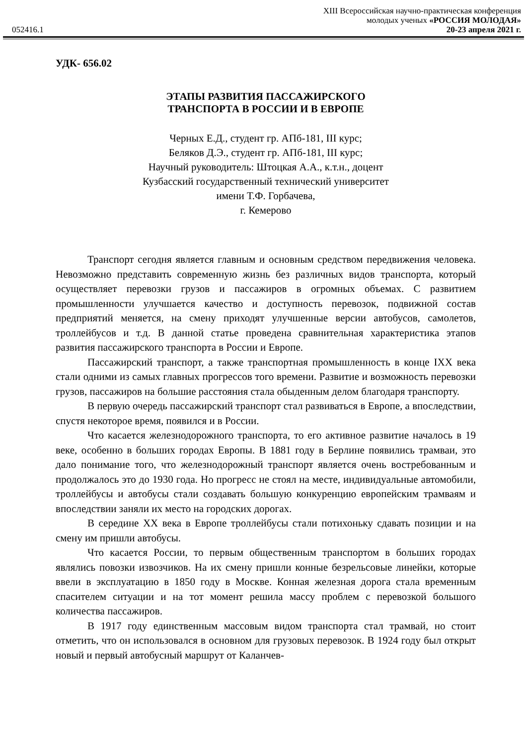XIII Всероссийская научно-практическая конференция
052416.1 молодых ученых «РОССИЯ МОЛОДАЯ»
20-23 апреля 2021 г.
УДК- 656.02
ЭТАПЫ РАЗВИТИЯ ПАССАЖИРСКОГО
ТРАНСПОРТА В РОССИИ И В ЕВРОПЕ
Черных Е.Д., студент гр. АПб-181, III курс;
Беляков Д.Э., студент гр. АПб-181, III курс;
Научный руководитель: Штоцкая А.А., к.т.н., доцент
Кузбасский государственный технический университет
имени Т.Ф. Горбачева,
г. Кемерово
Транспорт сегодня является главным и основным средством передвижения человека. Невозможно представить современную жизнь без различных видов транспорта, который осуществляет перевозки грузов и пассажиров в огромных объемах. С развитием промышленности улучшается качество и доступность перевозок, подвижной состав предприятий меняется, на смену приходят улучшенные версии автобусов, самолетов, троллейбусов и т.д. В данной статье проведена сравнительная характеристика этапов развития пассажирского транспорта в России и Европе.
Пассажирский транспорт, а также транспортная промышленность в конце IXX века стали одними из самых главных прогрессов того времени. Развитие и возможность перевозки грузов, пассажиров на большие расстояния стала обыденным делом благодаря транспорту.
В первую очередь пассажирский транспорт стал развиваться в Европе, а впоследствии, спустя некоторое время, появился и в России.
Что касается железнодорожного транспорта, то его активное развитие началось в 19 веке, особенно в больших городах Европы. В 1881 году в Берлине появились трамваи, это дало понимание того, что железнодорожный транспорт является очень востребованным и продолжалось это до 1930 года. Но прогресс не стоял на месте, индивидуальные автомобили, троллейбусы и автобусы стали создавать большую конкуренцию европейским трамваям и впоследствии заняли их место на городских дорогах.
В середине XX века в Европе троллейбусы стали потихоньку сдавать позиции и на смену им пришли автобусы.
Что касается России, то первым общественным транспортом в больших городах являлись повозки извозчиков. На их смену пришли конные безрельсовые линейки, которые ввели в эксплуатацию в 1850 году в Москве. Конная железная дорога стала временным спасителем ситуации и на тот момент решила массу проблем с перевозкой большого количества пассажиров.
В 1917 году единственным массовым видом транспорта стал трамвай, но стоит отметить, что он использовался в основном для грузовых перевозок. В 1924 году был открыт новый и первый автобусный маршрут от Каланчев-